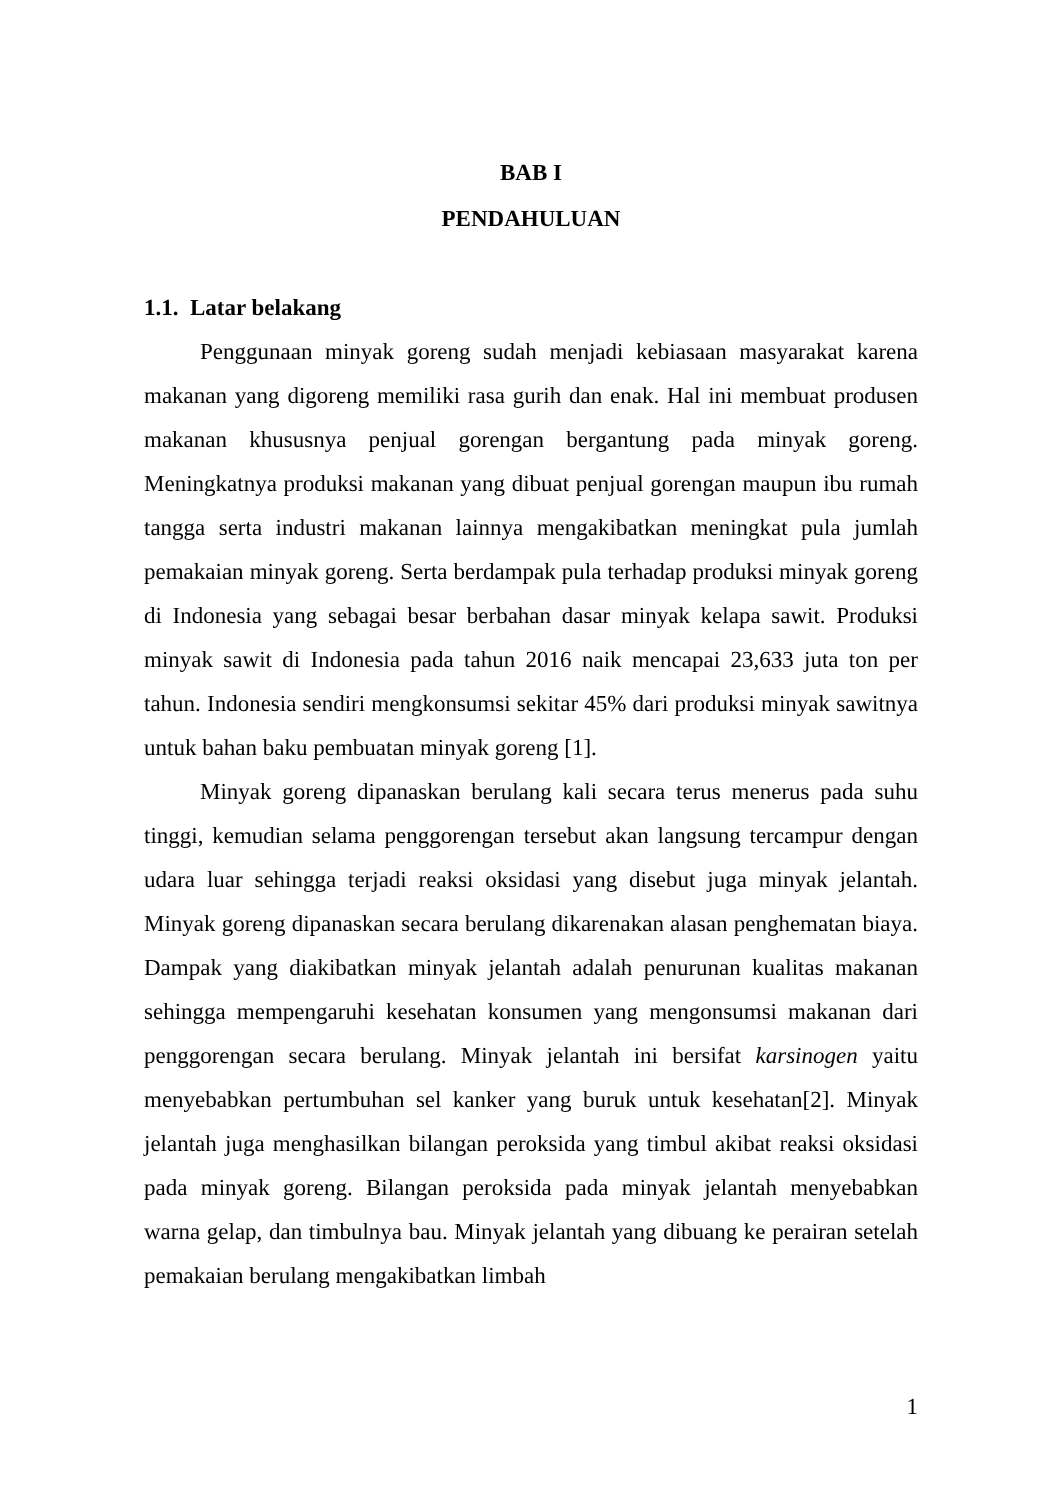BAB I
PENDAHULUAN
1.1. Latar belakang
Penggunaan minyak goreng sudah menjadi kebiasaan masyarakat karena makanan yang digoreng memiliki rasa gurih dan enak. Hal ini membuat produsen makanan khususnya penjual gorengan bergantung pada minyak goreng. Meningkatnya produksi makanan yang dibuat penjual gorengan maupun ibu rumah tangga serta industri makanan lainnya mengakibatkan meningkat pula jumlah pemakaian minyak goreng. Serta berdampak pula terhadap produksi minyak goreng di Indonesia yang sebagai besar berbahan dasar minyak kelapa sawit. Produksi minyak sawit di Indonesia pada tahun 2016 naik mencapai 23,633 juta ton per tahun. Indonesia sendiri mengkonsumsi sekitar 45% dari produksi minyak sawitnya untuk bahan baku pembuatan minyak goreng [1].
Minyak goreng dipanaskan berulang kali secara terus menerus pada suhu tinggi, kemudian selama penggorengan tersebut akan langsung tercampur dengan udara luar sehingga terjadi reaksi oksidasi yang disebut juga minyak jelantah. Minyak goreng dipanaskan secara berulang dikarenakan alasan penghematan biaya. Dampak yang diakibatkan minyak jelantah adalah penurunan kualitas makanan sehingga mempengaruhi kesehatan konsumen yang mengonsumsi makanan dari penggorengan secara berulang. Minyak jelantah ini bersifat karsinogen yaitu menyebabkan pertumbuhan sel kanker yang buruk untuk kesehatan[2]. Minyak jelantah juga menghasilkan bilangan peroksida yang timbul akibat reaksi oksidasi pada minyak goreng. Bilangan peroksida pada minyak jelantah menyebabkan warna gelap, dan timbulnya bau. Minyak jelantah yang dibuang ke perairan setelah pemakaian berulang mengakibatkan limbah
1